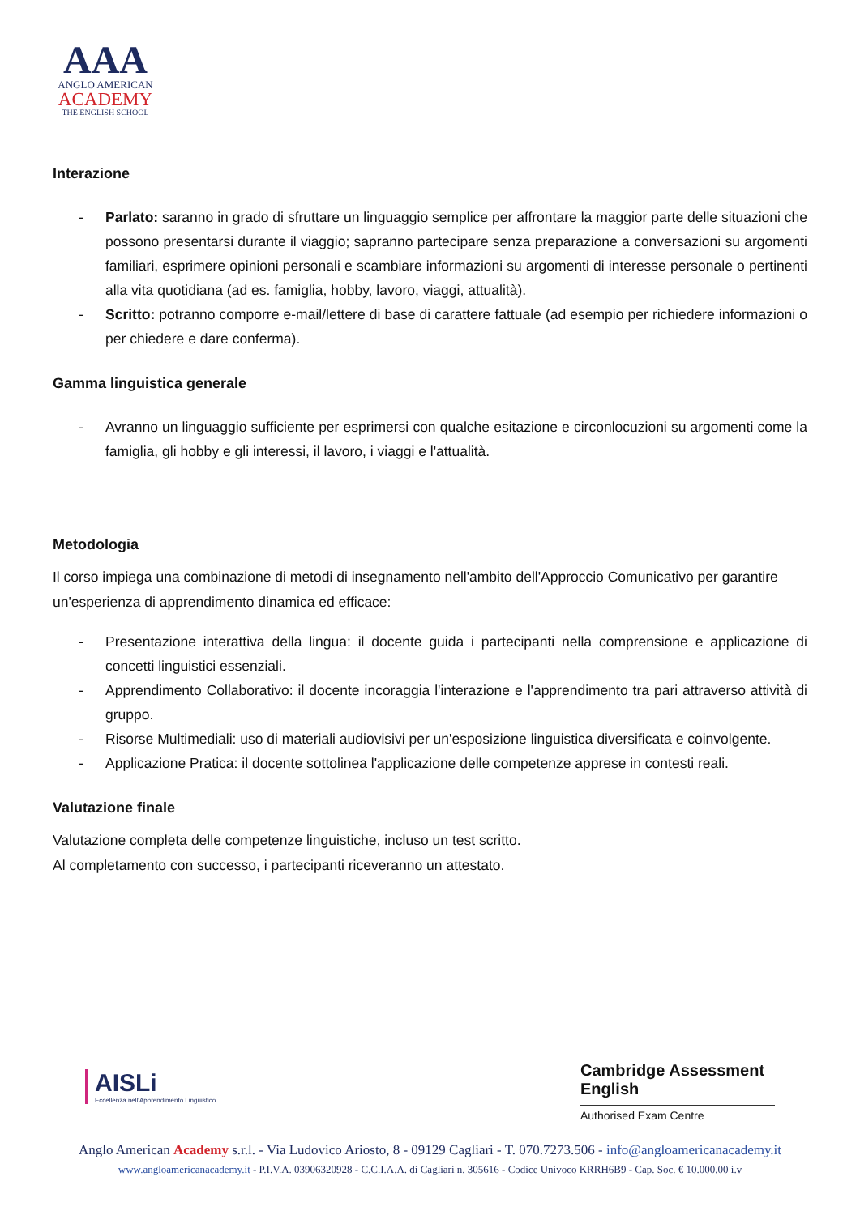AAA
ANGLO AMERICAN
ACADEMY
THE ENGLISH SCHOOL
Interazione
- Parlato: saranno in grado di sfruttare un linguaggio semplice per affrontare la maggior parte delle situazioni che possono presentarsi durante il viaggio; sapranno partecipare senza preparazione a conversazioni su argomenti familiari, esprimere opinioni personali e scambiare informazioni su argomenti di interesse personale o pertinenti alla vita quotidiana (ad es. famiglia, hobby, lavoro, viaggi, attualità).
- Scritto: potranno comporre e-mail/lettere di base di carattere fattuale (ad esempio per richiedere informazioni o per chiedere e dare conferma).
Gamma linguistica generale
- Avranno un linguaggio sufficiente per esprimersi con qualche esitazione e circonlocuzioni su argomenti come la famiglia, gli hobby e gli interessi, il lavoro, i viaggi e l'attualità.
Metodologia
Il corso impiega una combinazione di metodi di insegnamento nell'ambito dell'Approccio Comunicativo per garantire un'esperienza di apprendimento dinamica ed efficace:
- Presentazione interattiva della lingua: il docente guida i partecipanti nella comprensione e applicazione di concetti linguistici essenziali.
- Apprendimento Collaborativo: il docente incoraggia l'interazione e l'apprendimento tra pari attraverso attività di gruppo.
- Risorse Multimediali: uso di materiali audiovisivi per un'esposizione linguistica diversificata e coinvolgente.
- Applicazione Pratica: il docente sottolinea l'applicazione delle competenze apprese in contesti reali.
Valutazione finale
Valutazione completa delle competenze linguistiche, incluso un test scritto.
Al completamento con successo, i partecipanti riceveranno un attestato.
AISLi
Eccellenza nell'Apprendimento Linguistico
Cambridge Assessment English
Authorised Exam Centre
Anglo American Academy s.r.l. - Via Ludovico Ariosto, 8 - 09129 Cagliari - T. 070.7273.506 - info@angloamericanacademy.it
www.angloamericanacademy.it - P.I.V.A. 03906320928 - C.C.I.A.A. di Cagliari n. 305616 - Codice Univoco KRRH6B9 - Cap. Soc. € 10.000,00 i.v